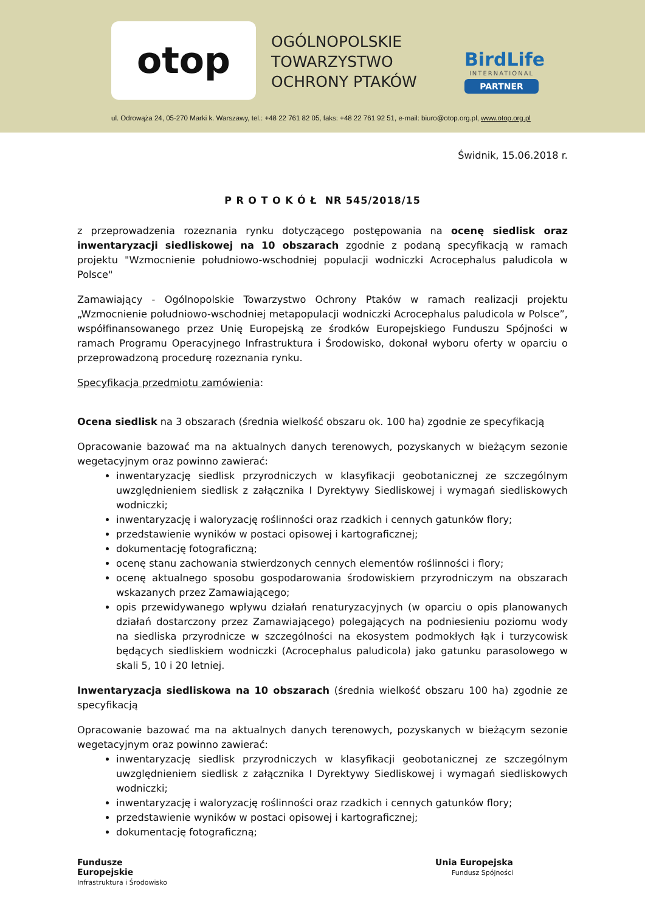otop
OGÓLNOPOLSKIE
TOWARZYSTWO
OCHRONY PTAKÓW
BirdLife
INTERNATIONAL
PARTNER
ul. Odrowąża 24, 05-270 Marki k. Warszawy, tel.: +48 22 761 82 05, faks: +48 22 761 92 51, e-mail: biuro@otop.org.pl, www.otop.org.pl
Świdnik, 15.06.2018 r.
P R O T O K Ó Ł NR 545/2018/15
z przeprowadzenia rozeznania rynku dotyczącego postępowania na ocenę siedlisk oraz inwentaryzacji siedliskowej na 10 obszarach zgodnie z podaną specyfikacją w ramach projektu "Wzmocnienie południowo-wschodniej populacji wodniczki Acrocephalus paludicola w Polsce"
Zamawiający - Ogólnopolskie Towarzystwo Ochrony Ptaków w ramach realizacji projektu „Wzmocnienie południowo-wschodniej metapopulacji wodniczki Acrocephalus paludicola w Polsce”, współfinansowanego przez Unię Europejską ze środków Europejskiego Funduszu Spójności w ramach Programu Operacyjnego Infrastruktura i Środowisko, dokonał wyboru oferty w oparciu o przeprowadzoną procedurę rozeznania rynku.
Specyfikacja przedmiotu zamówienia:
Ocena siedlisk na 3 obszarach (średnia wielkość obszaru ok. 100 ha) zgodnie ze specyfikacją
Opracowanie bazować ma na aktualnych danych terenowych, pozyskanych w bieżącym sezonie wegetacyjnym oraz powinno zawierać:
inwentaryzację siedlisk przyrodniczych w klasyfikacji geobotanicznej ze szczególnym uwzględnieniem siedlisk z załącznika I Dyrektywy Siedliskowej i wymagań siedliskowych wodniczki;
inwentaryzację i waloryzację roślinności oraz rzadkich i cennych gatunków flory;
przedstawienie wyników w postaci opisowej i kartograficznej;
dokumentację fotograficzną;
ocenę stanu zachowania stwierdzonych cennych elementów roślinności i flory;
ocenę aktualnego sposobu gospodarowania środowiskiem przyrodniczym na obszarach wskazanych przez Zamawiającego;
opis przewidywanego wpływu działań renaturyzacyjnych (w oparciu o opis planowanych działań dostarczony przez Zamawiającego) polegających na podniesieniu poziomu wody na siedliska przyrodnicze w szczególności na ekosystem podmokłych łąk i turzycowisk będących siedliskiem wodniczki (Acrocephalus paludicola) jako gatunku parasolowego w skali 5, 10 i 20 letniej.
Inwentaryzacja siedliskowa na 10 obszarach (średnia wielkość obszaru 100 ha) zgodnie ze specyfikacją
Opracowanie bazować ma na aktualnych danych terenowych, pozyskanych w bieżącym sezonie wegetacyjnym oraz powinno zawierać:
inwentaryzację siedlisk przyrodniczych w klasyfikacji geobotanicznej ze szczególnym uwzględnieniem siedlisk z załącznika I Dyrektywy Siedliskowej i wymagań siedliskowych wodniczki;
inwentaryzację i waloryzację roślinności oraz rzadkich i cennych gatunków flory;
przedstawienie wyników w postaci opisowej i kartograficznej;
dokumentację fotograficzną;
Fundusze
Europejskie
Infrastruktura i Środowisko
Unia Europejska
Fundusz Spójności